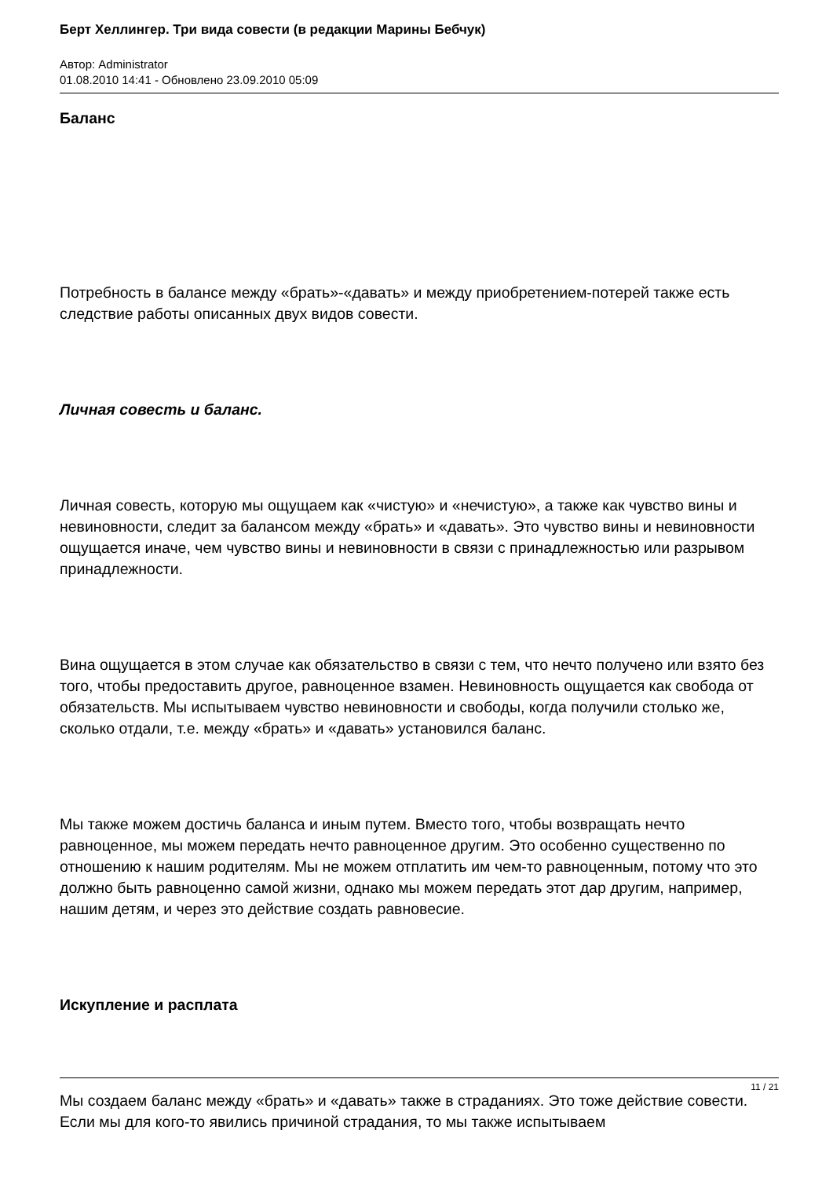Берт Хеллингер. Три вида совести (в редакции Марины Бебчук)
Автор: Administrator
01.08.2010 14:41 - Обновлено 23.09.2010 05:09
Баланс
Потребность в балансе между «брать»-«давать» и между приобретением-потерей также есть следствие работы описанных двух видов совести.
Личная совесть и баланс.
Личная совесть, которую мы ощущаем как «чистую» и «нечистую», а также как чувство вины и невиновности, следит за балансом между «брать» и «давать». Это чувство вины и невиновности ощущается иначе, чем чувство вины и невиновности в связи с принадлежностью или разрывом принадлежности.
Вина ощущается в этом случае как обязательство в связи с тем, что нечто получено или взято без того, чтобы предоставить другое, равноценное взамен. Невиновность ощущается как свобода от обязательств. Мы испытываем чувство невиновности и свободы, когда получили столько же, сколько отдали, т.е. между «брать» и «давать» установился баланс.
Мы также можем достичь баланса и иным путем. Вместо того, чтобы возвращать нечто равноценное, мы можем передать нечто равноценное другим. Это особенно существенно по отношению к нашим родителям. Мы не можем отплатить им чем-то равноценным, потому что это должно быть равноценно самой жизни, однако мы можем передать этот дар другим, например, нашим детям, и через это действие создать равновесие.
Искупление и расплата
Мы создаем баланс между «брать» и «давать» также в страданиях. Это тоже действие совести. Если мы для кого-то явились причиной страдания, то мы также испытываем
11 / 21